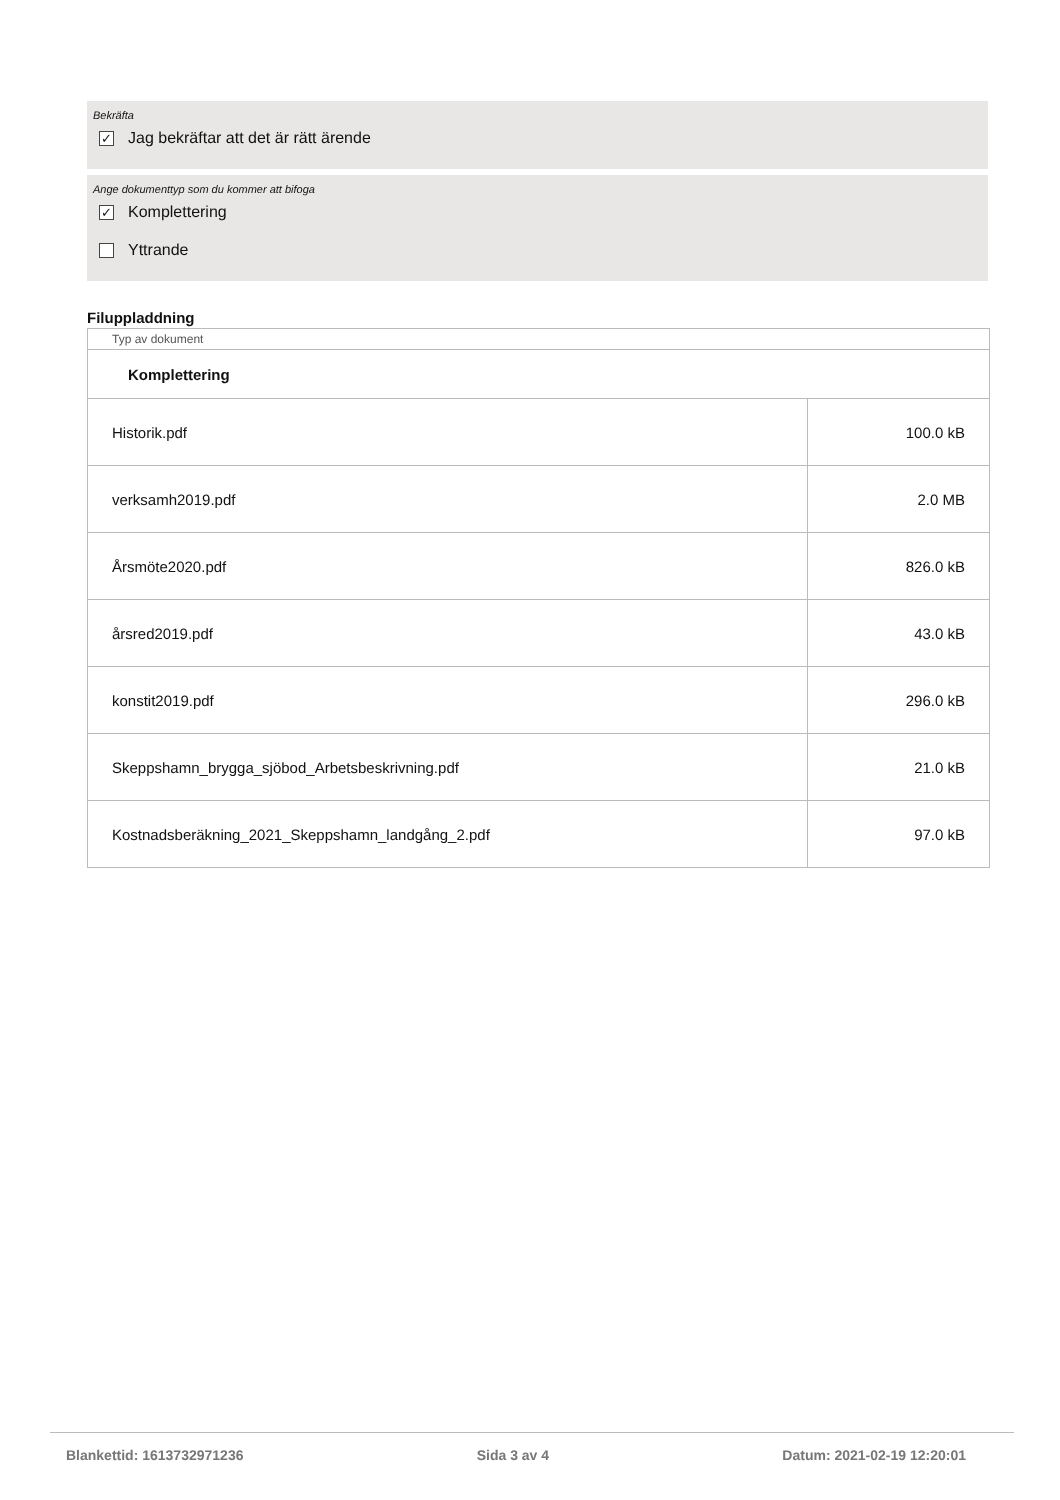Bekräfta
✓ Jag bekräftar att det är rätt ärende
Ange dokumenttyp som du kommer att bifoga
✓ Komplettering
Yttrande
Filuppladdning
| Typ av dokument | |
| Komplettering | |
| Historik.pdf | 100.0 kB |
| verksamh2019.pdf | 2.0 MB |
| Årsmöte2020.pdf | 826.0 kB |
| årsred2019.pdf | 43.0 kB |
| konstit2019.pdf | 296.0 kB |
| Skeppshamn_brygga_sjöbod_Arbetsbeskrivning.pdf | 21.0 kB |
| Kostnadsberäkning_2021_Skeppshamn_landgång_2.pdf | 97.0 kB |
Blankettid: 1613732971236 Sida 3 av 4 Datum: 2021-02-19 12:20:01